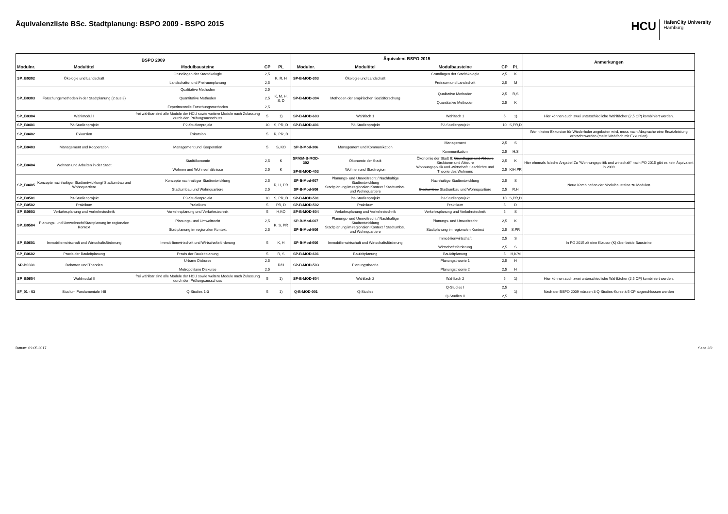Äquivalenzliste BSc. Stadtplanung: BSPO 2009 - BSPO 2015
HCU
HafenCity University
Hamburg
| BSPO 2009 | | | | | Äquivalent BSPO 2015 | | | | | Anmerkungen |
| --- | --- | --- | --- | --- | --- | --- | --- | --- | --- | --- |
| Modulnr. | Modultitel | Modulbausteine | CP | PL | Modulnr. | Modultitel | Modulbausteine | CP | PL | |
| SP_B0302 | Ökologie und Landschaft | Grundlagen der Stadtökologie Landschafts- und Freiraumplanung | 2,5 2,5 | K, R, H | SP-B-MOD-303 | Ökologie und Landschaft | Grundlagen der Stadtökologie Freiraum und Landschaft | 2,5 2,5 | K M | |
| SP_B0303 | Forschungsmethoden in der Stadtplanung (2 aus 3) | Qualitative Methoden Quantitative Methoden Experimentelle Forschungsmethoden | 2,5 2,5 2,5 | K, M, H, S, D | SP-B-MOD-304 | Methoden der empirischen Sozialforschung | Qualitative Methoden Quantitative Methoden | 2,5 2,5 | R,S K | |
| SP_B0304 | Wahlmodul I | frei wählbar sind alle Module der HCU sowie weitere Module nach Zulassung durch den Prüfungsausschuss | 5 | 1) | SP-B-MOD-603 | Wahlfach 1 | Wahlfach 1 | 5 | 1) | Hier können auch zwei unterschiedliche Wahlfächer (2,5 CP) kombiniert werden. |
| SP_B0401 | P2-Studienprojekt | P2-Studienprojekt | 10 | S, PR, D | SP-B-MOD-401 | P2-Studienprojekt | P2-Studienprojekt | 10 | S,PR,D | |
| SP_B0402 | Exkursion | Exkursion | 5 | R, PR, D | | | | | | Wenn keine Exkursion für Wiederholer angeboten wird, muss nach Absprache eine Ersatzleistung erbracht werden (meist Wahlfach mit Exkursion) |
| SP_B0403 | Management und Kooperation | Management und Kooperation | 5 | S, KO | SP-B-Mod-306 | Management und Kommunikation | Management Kommunikation | 2,5 2,5 | S H,S | |
| SP_B0404 | Wohnen und Arbeiten in der Stadt | Stadtökonomie Wohnen und Wohnverhältnisse | 2,5 2,5 | K K | SP/KM-B-MOD-302 SP-B-MOD-403 | Ökonomie der Stadt Wohnen und Stadtregion | Ökonomie der Stadt II: Grundlagen und Akteure Strukturen und Akteure Wohnungspolitik und -wirtschaft Geschichte und Theorie des Wohnens | 2,5 2,5 | K K/H,PR | Hier ehemals falsche Angabe! Zu "Wohnungspolitik und wirtschaft" nach PO 2015 gibt es kein Äquivalent in 2009 |
| SP_B0405 | Konzepte nachhaltiger Stadtentwicklung/ Stadtumbau und Wohnquartiere | Konzepte nachhaltiger Stadtentwicklung Stadtumbau und Wohnquartiere | 2,5 2,5 | R, H, PR | SP-B-Mod-607 SP-B-Mod-506 | Planungs- und Umweltrecht / Nachhaltige Stadtentwicklung Stadtplanung im regionalen Kontext / Stadtumbau und Wohnquartiere | Nachhaltige Stadtentwicklung Stadtumbau Stadtumbau und Wohnquartiere | 2,5 2,5 | S R,H | Neue Kombination der Modulbausteine zu Modulen |
| SP_B0501 | P3-Studienprojekt | P3-Studienprojekt | 10 | S, PR, D | SP-B-MOD-501 | P3-Studienprojekt | P3-Studienprojekt | 10 | S,PR,D | |
| SP_B0502 | Praktikum | Praktikum | 5 | PR, D | SP-B-MOD-502 | Praktikum | Praktikum | 5 | D | |
| SP_B0503 | Verkehrsplanung und Verkehrstechnik | Verkehrsplanung und Verkehrstechnik | 5 | H,KO | SP-B-MOD-504 | Verkehrsplanung und Verkehrstechnik | Verkehrsplanung und Verkehrstechnik | 5 | S | |
| SP_B0504 | Planungs- und Umweltrecht/Stadtplanung im regionalen Kontext | Planungs- und Umweltrecht Stadtplanung im regionalen Kontext | 2,5 2,5 | K, S, PR | SP-B-Mod-607 SP-B-Mod-506 | Planungs- und Umweltrecht / Nachhaltige Stadtentwicklung Stadtplanung im regionalen Kontext / Stadtumbau und Wohnquartiere | Planungs- und Umweltrecht Stadtplanung im regionalen Kontext | 2,5 2,5 | K S,PR | |
| SP_B0601 | Immobilienwirtschaft und Wirtschaftsförderung | Immobilienwirtschaft und Wirtschaftsförderung | 5 | K, H | SP-B-Mod-606 | Immobilienwirtschaft und Wirtschaftsförderung | Immobilienwirtschaft Wirtschaftsförderung | 2,5 2,5 | S S | In PO 2015 alt eine Klausur (K) über beide Bausteine |
| SP_B0602 | Praxis der Bauleitplanung | Praxis der Bauleitplanung | 5 | R, S | SP-B-MOD-601 | Bauleitplanung | Bauleitplanung | 5 | H,K/M | |
| SP-B0603 | Debatten und Theorien | Urbane Diskurse Metropolitane Diskurse | 2,5 2,5 | R/H | SP-B-MOD-503 | Planungstheorie | Planungstheorie 1 Planungstheorie 2 | 2,5 2,5 | H H | |
| SP_B0604 | Wahlmodul II | frei wählbar sind alle Module der HCU sowie weitere Module nach Zulassung durch den Prüfungsausschuss | 5 | 1) | SP-B-MOD-604 | Wahlfach 2 | Wahlfach 2 | 5 | 1) | Hier können auch zwei unterschiedliche Wahlfächer (2,5 CP) kombiniert werden. |
| SF_01 - 03 | Studium Fundamentale I-III | Q-Studies 1-3 | 5 | 1) | Q-B-MOD-001 | Q-Studies | Q-Studies I Q-Studies II | 2,5 2,5 | 1) | Nach der BSPO 2009 müssen 3 Q-Studies-Kurse á 5 CP abgeschlossen werden |
Datum: 09.05.2017 Seite 2/2